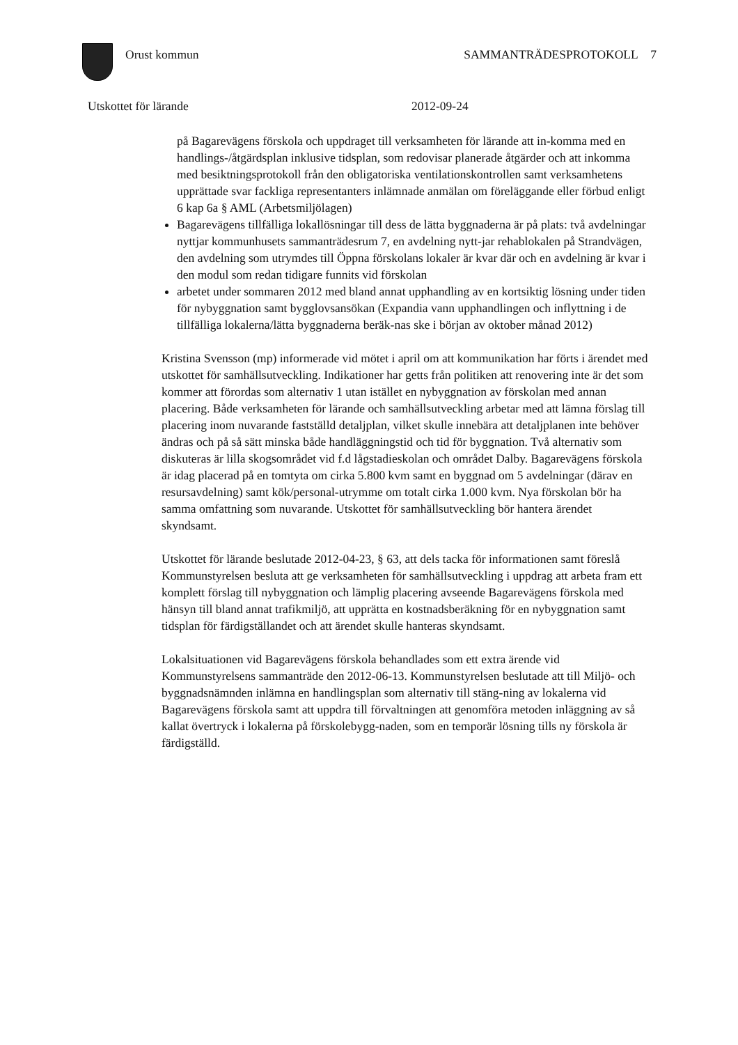Orust kommun SAMMANTRÄDESPROTOKOLL 7
Utskottet för lärande 2012-09-24
på Bagarevägens förskola och uppdraget till verksamheten för lärande att in-komma med en handlings-/åtgärdsplan inklusive tidsplan, som redovisar planerade åtgärder och att inkomma med besiktningsprotokoll från den obligatoriska ventilationskontrollen samt verksamhetens upprättade svar fackliga representanters inlämnade anmälan om föreläggande eller förbud enligt 6 kap 6a § AML (Arbetsmiljölagen)
Bagarevägens tillfälliga lokallösningar till dess de lätta byggnaderna är på plats: två avdelningar nyttjar kommunhusets sammanträdesrum 7, en avdelning nytt-jar rehablokalen på Strandvägen, den avdelning som utrymdes till Öppna förskolans lokaler är kvar där och en avdelning är kvar i den modul som redan tidigare funnits vid förskolan
arbetet under sommaren 2012 med bland annat upphandling av en kortsiktig lösning under tiden för nybyggnation samt bygglovsansökan (Expandia vann upphandlingen och inflyttning i de tillfälliga lokalerna/lätta byggnaderna beräk-nas ske i början av oktober månad 2012)
Kristina Svensson (mp) informerade vid mötet i april om att kommunikation har förts i ärendet med utskottet för samhällsutveckling. Indikationer har getts från politiken att renovering inte är det som kommer att förordas som alternativ 1 utan istället en nybyggnation av förskolan med annan placering. Både verksamheten för lärande och samhällsutveckling arbetar med att lämna förslag till placering inom nuvarande fastställd detaljplan, vilket skulle innebära att detaljplanen inte behöver ändras och på så sätt minska både handläggningstid och tid för byggnation. Två alternativ som diskuteras är lilla skogsområdet vid f.d lågstadieskolan och området Dalby. Bagarevägens förskola är idag placerad på en tomtyta om cirka 5.800 kvm samt en byggnad om 5 avdelningar (därav en resursavdelning) samt kök/personal-utrymme om totalt cirka 1.000 kvm. Nya förskolan bör ha samma omfattning som nuvarande. Utskottet för samhällsutveckling bör hantera ärendet skyndsamt.
Utskottet för lärande beslutade 2012-04-23, § 63, att dels tacka för informationen samt föreslå Kommunstyrelsen besluta att ge verksamheten för samhällsutveckling i uppdrag att arbeta fram ett komplett förslag till nybyggnation och lämplig placering avseende Bagarevägens förskola med hänsyn till bland annat trafikmiljö, att upprätta en kostnadsberäkning för en nybyggnation samt tidsplan för färdigställandet och att ärendet skulle hanteras skyndsamt.
Lokalsituationen vid Bagarevägens förskola behandlades som ett extra ärende vid Kommunstyrelsens sammanträde den 2012-06-13. Kommunstyrelsen beslutade att till Miljö- och byggnadsnämnden inlämna en handlingsplan som alternativ till stäng-ning av lokalerna vid Bagarevägens förskola samt att uppdra till förvaltningen att genomföra metoden inläggning av så kallat övertryck i lokalerna på förskolebygg-naden, som en temporär lösning tills ny förskola är färdigställd.